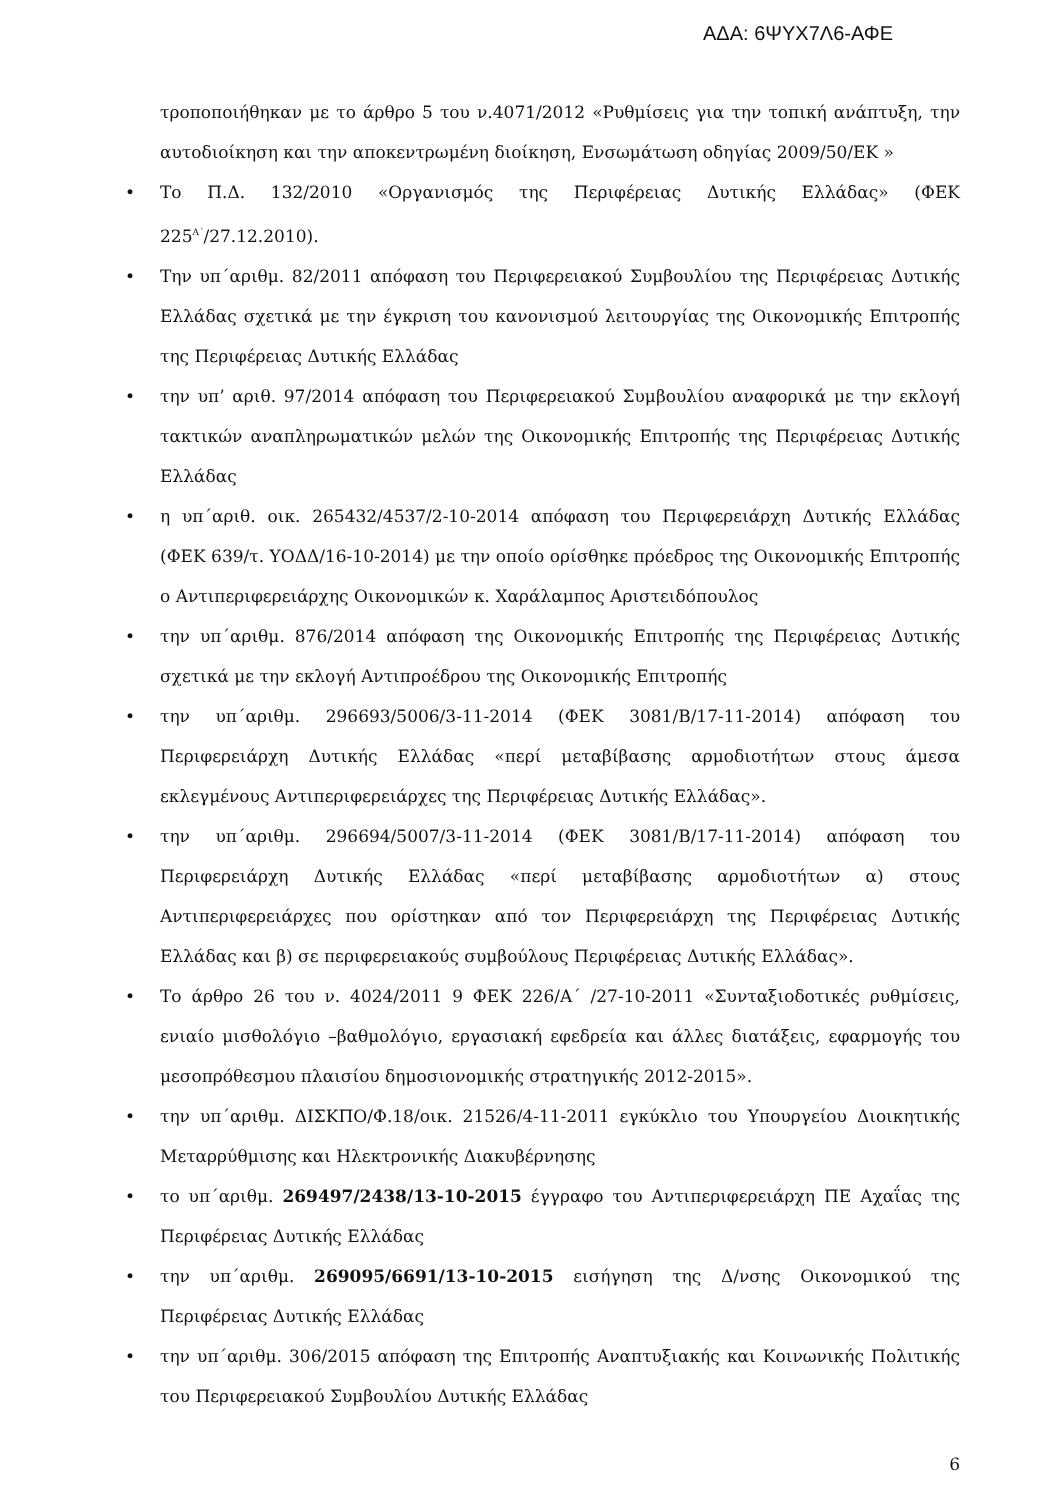ΑΔΑ: 6ΨΥΧ7Λ6-ΑΦΕ
τροποποιήθηκαν με το άρθρο 5 του ν.4071/2012 «Ρυθμίσεις για την τοπική ανάπτυξη, την αυτοδιοίκηση και την αποκεντρωμένη διοίκηση, Ενσωμάτωση οδηγίας 2009/50/ΕΚ »
• Το Π.Δ. 132/2010 «Οργανισμός της Περιφέρειας Δυτικής Ελλάδας» (ΦΕΚ 225<sup>Α΄</sup>/27.12.2010).
• Την υπ΄αριθμ. 82/2011 απόφαση του Περιφερειακού Συμβουλίου της Περιφέρειας Δυτικής Ελλάδας σχετικά με την έγκριση του κανονισμού λειτουργίας της Οικονομικής Επιτροπής της Περιφέρειας Δυτικής Ελλάδας
• την υπ’ αριθ. 97/2014 απόφαση του Περιφερειακού Συμβουλίου αναφορικά με την εκλογή τακτικών αναπληρωματικών μελών της Οικονομικής Επιτροπής της Περιφέρειας Δυτικής Ελλάδας
• η υπ΄αριθ. οικ. 265432/4537/2-10-2014 απόφαση του Περιφερειάρχη Δυτικής Ελλάδας (ΦΕΚ 639/τ. ΥΟΔΔ/16-10-2014) με την οποίο ορίσθηκε πρόεδρος της Οικονομικής Επιτροπής ο Αντιπεριφερειάρχης Οικονομικών κ. Χαράλαμπος Αριστειδόπουλος
• την υπ΄αριθμ. 876/2014 απόφαση της Οικονομικής Επιτροπής της Περιφέρειας Δυτικής σχετικά με την εκλογή Αντιπροέδρου της Οικονομικής Επιτροπής
• την υπ΄αριθμ. 296693/5006/3-11-2014 (ΦΕΚ 3081/Β/17-11-2014) απόφαση του Περιφερειάρχη Δυτικής Ελλάδας «περί μεταβίβασης αρμοδιοτήτων στους άμεσα εκλεγμένους Αντιπεριφερειάρχες της Περιφέρειας Δυτικής Ελλάδας».
• την υπ΄αριθμ. 296694/5007/3-11-2014 (ΦΕΚ 3081/Β/17-11-2014) απόφαση του Περιφερειάρχη Δυτικής Ελλάδας «περί μεταβίβασης αρμοδιοτήτων α) στους Αντιπεριφερειάρχες που ορίστηκαν από τον Περιφερειάρχη της Περιφέρειας Δυτικής Ελλάδας και β) σε περιφερειακούς συμβούλους Περιφέρειας Δυτικής Ελλάδας».
• Το άρθρο 26 του ν. 4024/2011 9 ΦΕΚ 226/Α΄ /27-10-2011 «Συνταξιοδοτικές ρυθμίσεις, ενιαίο μισθολόγιο –βαθμολόγιο, εργασιακή εφεδρεία και άλλες διατάξεις, εφαρμογής του μεσοπρόθεσμου πλαισίου δημοσιονομικής στρατηγικής 2012-2015».
• την υπ΄αριθμ. ΔΙΣΚΠΟ/Φ.18/οικ. 21526/4-11-2011 εγκύκλιο του Υπουργείου Διοικητικής Μεταρρύθμισης και Ηλεκτρονικής Διακυβέρνησης
• το υπ΄αριθμ. 269497/2438/13-10-2015 έγγραφο του Αντιπεριφερειάρχη ΠΕ Αχαΐας της Περιφέρειας Δυτικής Ελλάδας
• την υπ΄αριθμ. 269095/6691/13-10-2015 εισήγηση της Δ/νσης Οικονομικού της Περιφέρειας Δυτικής Ελλάδας
• την υπ΄αριθμ. 306/2015 απόφαση της Επιτροπής Αναπτυξιακής και Κοινωνικής Πολιτικής του Περιφερειακού Συμβουλίου Δυτικής Ελλάδας
6